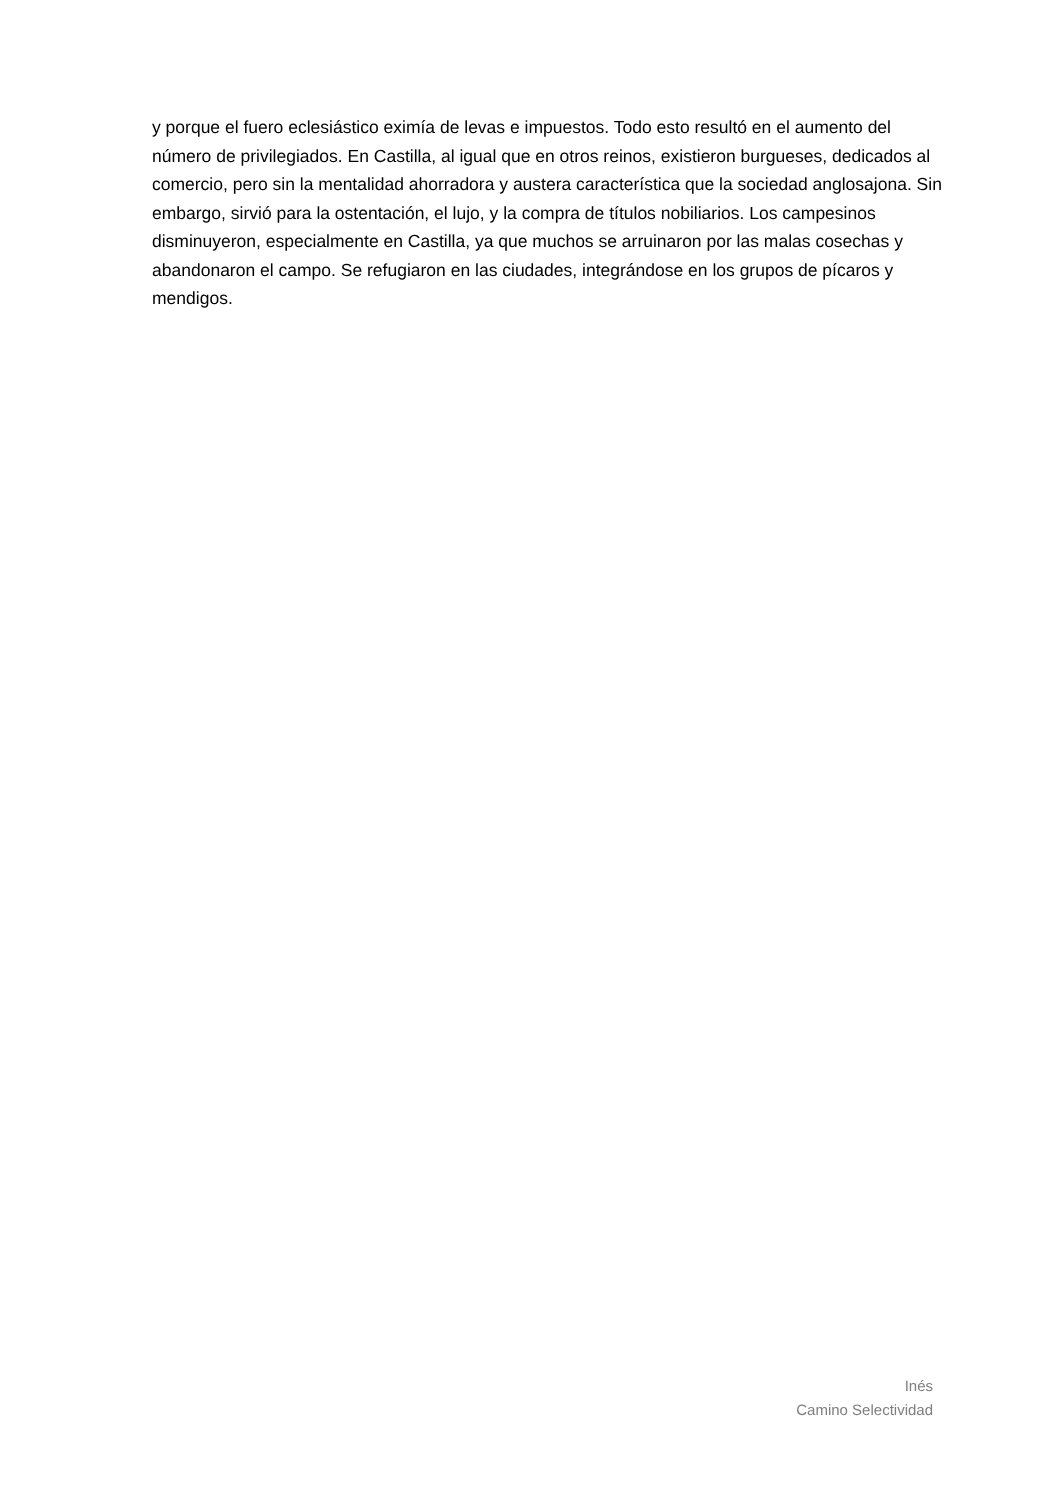y porque el fuero eclesiástico eximía de levas e impuestos. Todo esto resultó en el aumento del número de privilegiados. En Castilla, al igual que en otros reinos, existieron burgueses, dedicados al comercio, pero sin la mentalidad ahorradora y austera característica que la sociedad anglosajona. Sin embargo, sirvió para la ostentación, el lujo, y la compra de títulos nobiliarios. Los campesinos disminuyeron, especialmente en Castilla, ya que muchos se arruinaron por las malas cosechas y abandonaron el campo. Se refugiaron en las ciudades, integrándose en los grupos de pícaros y mendigos.
Inés
Camino Selectividad